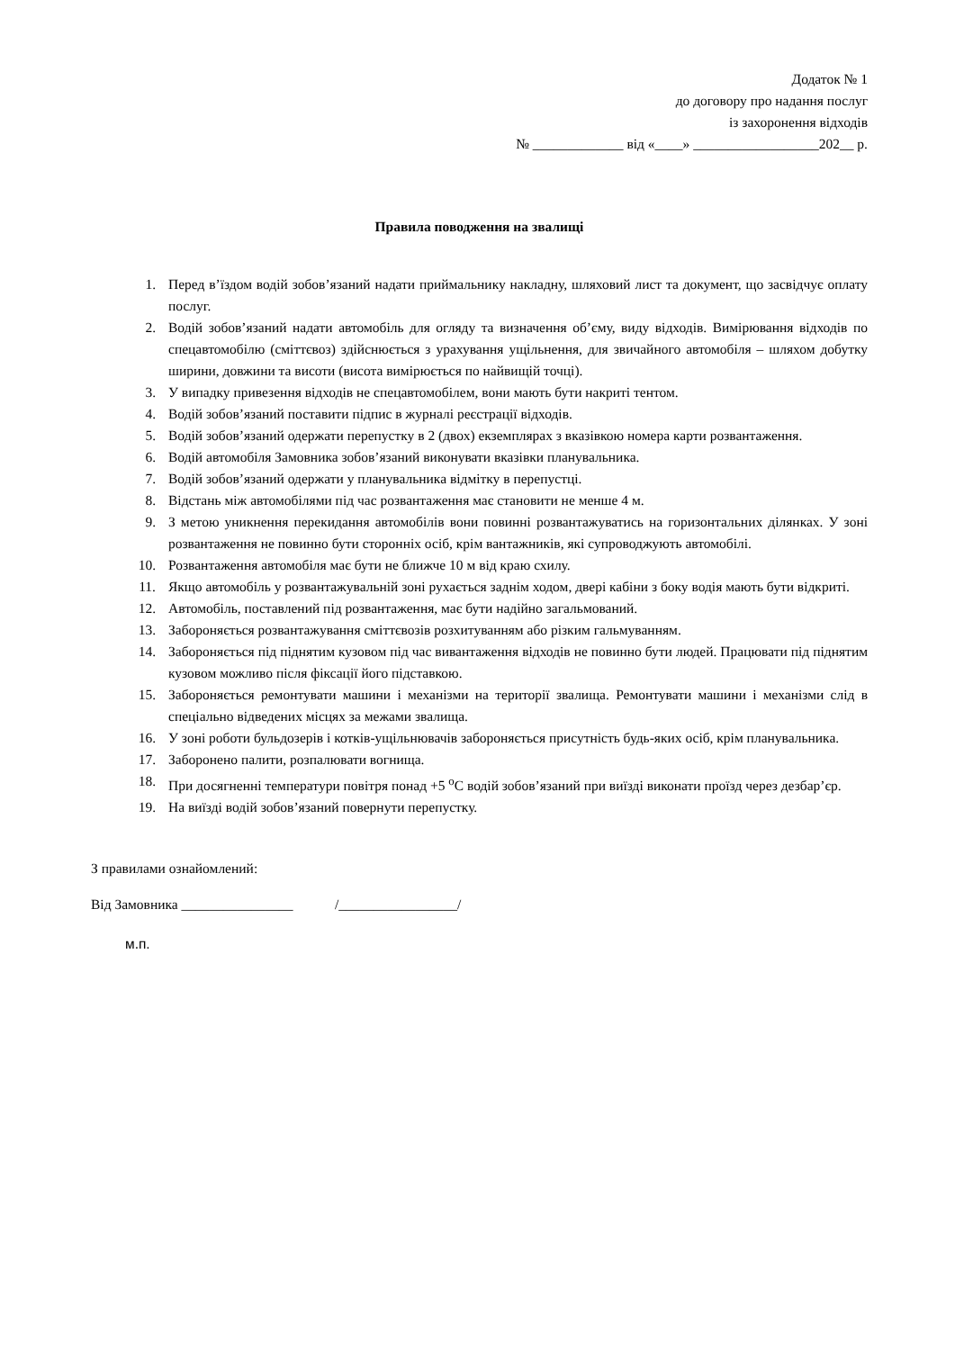Додаток № 1
до договору про надання послуг
із захоронення відходів
№ _____________ від «____» __________________202__ р.
Правила поводження на звалищі
1. Перед в’їздом водій зобов’язаний надати приймальнику накладну, шляховий лист та документ, що засвідчує оплату послуг.
2. Водій зобов’язаний надати автомобіль для огляду та визначення об’єму, виду відходів. Вимірювання відходів по спецавтомобілю (сміттєвоз) здійснюється з урахування ущільнення, для звичайного автомобіля – шляхом добутку ширини, довжини та висоти (висота вимірюється по найвищій точці).
3. У випадку привезення відходів не спецавтомобілем, вони мають бути накриті тентом.
4. Водій зобов’язаний поставити підпис в журналі реєстрації відходів.
5. Водій зобов’язаний одержати перепустку в 2 (двох) екземплярах з вказівкою номера карти розвантаження.
6. Водій автомобіля Замовника зобов’язаний виконувати вказівки планувальника.
7. Водій зобов’язаний одержати у планувальника відмітку в перепустці.
8. Відстань між автомобілями під час розвантаження має становити не менше 4 м.
9. З метою уникнення перекидання автомобілів вони повинні розвантажуватись на горизонтальних ділянках. У зоні розвантаження не повинно бути сторонніх осіб, крім вантажників, які супроводжують автомобілі.
10. Розвантаження автомобіля має бути не ближче 10 м від краю схилу.
11. Якщо автомобіль у розвантажувальній зоні рухається заднім ходом, двері кабіни з боку водія мають бути відкриті.
12. Автомобіль, поставлений під розвантаження, має бути надійно загальмований.
13. Забороняється розвантажування сміттєвозів розхитуванням або різким гальмуванням.
14. Забороняється під піднятим кузовом під час вивантаження відходів не повинно бути людей. Працювати під піднятим кузовом можливо після фіксації його підставкою.
15. Забороняється ремонтувати машини і механізми на території звалища. Ремонтувати машини і механізми слід в спеціально відведених місцях за межами звалища.
16. У зоні роботи бульдозерів і котків-ущільнювачів забороняється присутність будь-яких осіб, крім планувальника.
17. Заборонено палити, розпалювати вогнища.
18. При досягненні температури повітря понад +5 <sup>о</sup>С водій зобов’язаний при виїзді виконати проїзд через дезбар’єр.
19. На виїзді водій зобов’язаний повернути перепустку.
З правилами ознайомлений:
Від Замовника ________________ /_________________/
м.п.